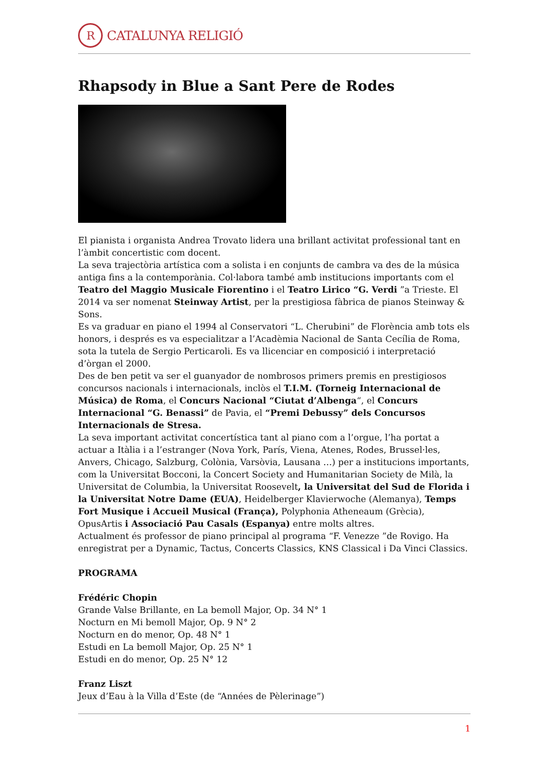R
CATALUNYA RELIGIÓ
Rhapsody in Blue a Sant Pere de Rodes
El pianista i organista Andrea Trovato lidera una brillant activitat professional tant en l’àmbit concertistic com docent.
La seva trajectòria artística com a solista i en conjunts de cambra va des de la música antiga fins a la contemporània. Col·labora també amb institucions importants com el Teatro del Maggio Musicale Fiorentino i el Teatro Lirico “G. Verdi ”a Trieste. El 2014 va ser nomenat Steinway Artist, per la prestigiosa fàbrica de pianos Steinway & Sons.
Es va graduar en piano el 1994 al Conservatori “L. Cherubini” de Florència amb tots els honors, i després es va especialitzar a l’Acadèmia Nacional de Santa Cecília de Roma, sota la tutela de Sergio Perticaroli. Es va llicenciar en composició i interpretació d’òrgan el 2000.
Des de ben petit va ser el guanyador de nombrosos primers premis en prestigiosos concursos nacionals i internacionals, inclòs el T.I.M. (Torneig Internacional de Música) de Roma, el Concurs Nacional “Ciutat d’Albenga“, el Concurs Internacional “G. Benassi” de Pavia, el “Premi Debussy” dels Concursos Internacionals de Stresa.
La seva important activitat concertística tant al piano com a l’orgue, l’ha portat a actuar a Itàlia i a l’estranger (Nova York, París, Viena, Atenes, Rodes, Brussel·les, Anvers, Chicago, Salzburg, Colònia, Varsòvia, Lausana …) per a institucions importants, com la Universitat Bocconi, la Concert Society and Humanitarian Society de Milà, la Universitat de Columbia, la Universitat Roosevelt, la Universitat del Sud de Florida i la Universitat Notre Dame (EUA), Heidelberger Klavierwoche (Alemanya), Temps Fort Musique i Accueil Musical (França), Polyphonia Atheneaum (Grècia), OpusArtis i Associació Pau Casals (Espanya) entre molts altres.
Actualment és professor de piano principal al programa “F. Venezze ”de Rovigo. Ha enregistrat per a Dynamic, Tactus, Concerts Classics, KNS Classical i Da Vinci Classics.
PROGRAMA
Frédéric Chopin
Grande Valse Brillante, en La bemoll Major, Op. 34 N° 1
Nocturn en Mi bemoll Major, Op. 9 N° 2
Nocturn en do menor, Op. 48 N° 1
Estudi en La bemoll Major, Op. 25 N° 1
Estudi en do menor, Op. 25 N° 12
Franz Liszt
Jeux d’Eau à la Villa d’Este (de “Années de Pèlerinage”)
1